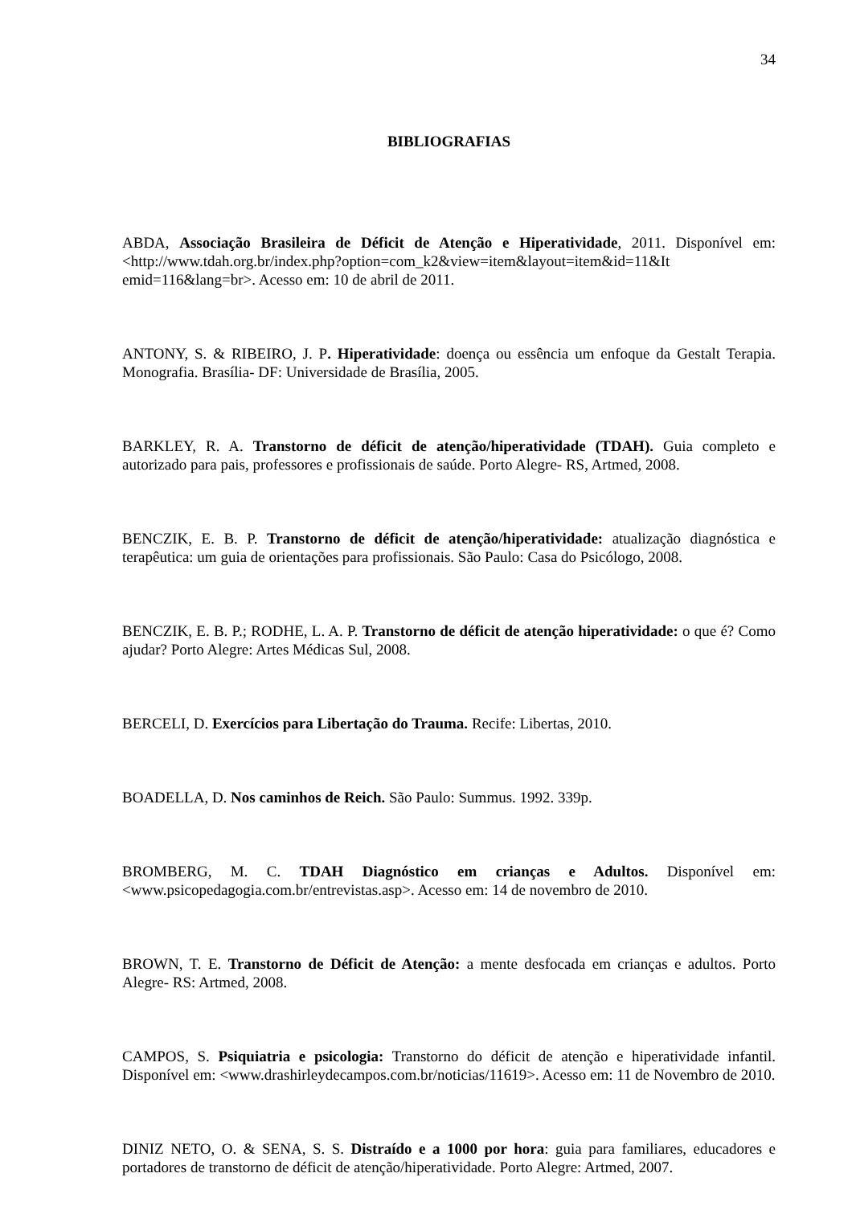34
BIBLIOGRAFIAS
ABDA, Associação Brasileira de Déficit de Atenção e Hiperatividade, 2011. Disponível em:<http://www.tdah.org.br/index.php?option=com_k2&view=item&layout=item&id=11&It emid=116&lang=br>. Acesso em: 10 de abril de 2011.
ANTONY, S. & RIBEIRO, J. P. Hiperatividade: doença ou essência um enfoque da Gestalt Terapia. Monografia. Brasília- DF: Universidade de Brasília, 2005.
BARKLEY, R. A. Transtorno de déficit de atenção/hiperatividade (TDAH). Guia completo e autorizado para pais, professores e profissionais de saúde. Porto Alegre- RS, Artmed, 2008.
BENCZIK, E. B. P. Transtorno de déficit de atenção/hiperatividade: atualização diagnóstica e terapêutica: um guia de orientações para profissionais. São Paulo: Casa do Psicólogo, 2008.
BENCZIK, E. B. P.; RODHE, L. A. P. Transtorno de déficit de atenção hiperatividade: o que é? Como ajudar? Porto Alegre: Artes Médicas Sul, 2008.
BERCELI, D. Exercícios para Libertação do Trauma. Recife: Libertas, 2010.
BOADELLA, D. Nos caminhos de Reich. São Paulo: Summus. 1992. 339p.
BROMBERG, M. C. TDAH Diagnóstico em crianças e Adultos. Disponível em: <www.psicopedagogia.com.br/entrevistas.asp>. Acesso em: 14 de novembro de 2010.
BROWN, T. E. Transtorno de Déficit de Atenção: a mente desfocada em crianças e adultos. Porto Alegre- RS: Artmed, 2008.
CAMPOS, S. Psiquiatria e psicologia: Transtorno do déficit de atenção e hiperatividade infantil. Disponível em: <www.drashirleydecampos.com.br/noticias/11619>. Acesso em: 11 de Novembro de 2010.
DINIZ NETO, O. & SENA, S. S. Distraído e a 1000 por hora: guia para familiares, educadores e portadores de transtorno de déficit de atenção/hiperatividade. Porto Alegre: Artmed, 2007.